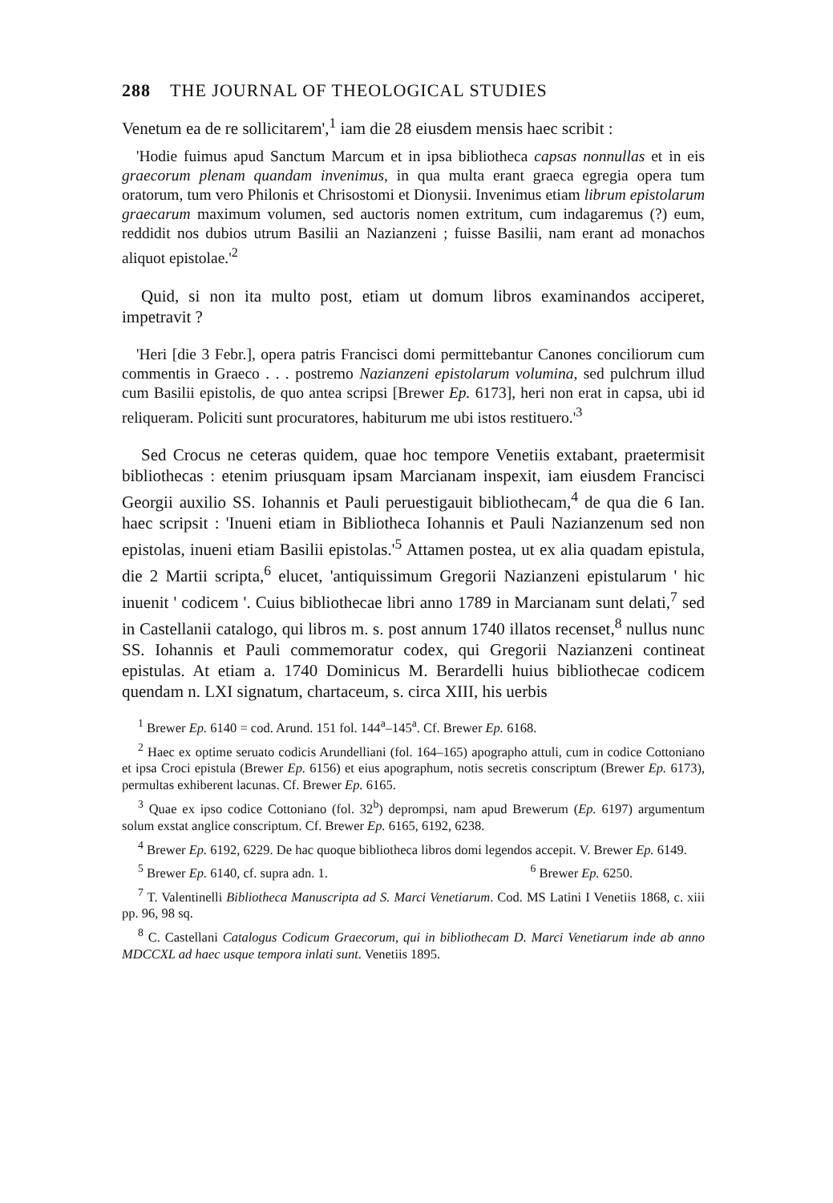288 THE JOURNAL OF THEOLOGICAL STUDIES
Venetum ea de re sollicitarem',<sup>1</sup> iam die 28 eiusdem mensis haec scribit :
'Hodie fuimus apud Sanctum Marcum et in ipsa bibliotheca capsas nonnullas et in eis graecorum plenam quandam invenimus, in qua multa erant graeca egregia opera tum oratorum, tum vero Philonis et Chrisostomi et Dionysii. Invenimus etiam librum epistolarum graecarum maximum volumen, sed auctoris nomen extritum, cum indagaremus (?) eum, reddidit nos dubios utrum Basilii an Nazianzeni ; fuisse Basilii, nam erant ad monachos aliquot epistolae.'<sup>2</sup>
Quid, si non ita multo post, etiam ut domum libros examinandos acciperet, impetravit ?
'Heri [die 3 Febr.], opera patris Francisci domi permittebantur Canones conciliorum cum commentis in Graeco . . . postremo Nazianzeni epistolarum volumina, sed pulchrum illud cum Basilii epistolis, de quo antea scripsi [Brewer Ep. 6173], heri non erat in capsa, ubi id reliqueram. Policiti sunt procuratores, habiturum me ubi istos restituero.'<sup>3</sup>
Sed Crocus ne ceteras quidem, quae hoc tempore Venetiis extabant, praetermisit bibliothecas : etenim priusquam ipsam Marcianam inspexit, iam eiusdem Francisci Georgii auxilio SS. Iohannis et Pauli peruestigauit bibliothecam,<sup>4</sup> de qua die 6 Ian. haec scripsit : 'Inueni etiam in Bibliotheca Iohannis et Pauli Nazianzenum sed non epistolas, inueni etiam Basilii epistolas.'<sup>5</sup> Attamen postea, ut ex alia quadam epistula, die 2 Martii scripta,<sup>6</sup> elucet, 'antiquissimum Gregorii Nazianzeni epistularum ' hic inuenit ' codicem '. Cuius bibliothecae libri anno 1789 in Marcianam sunt delati,<sup>7</sup> sed in Castellanii catalogo, qui libros m. s. post annum 1740 illatos recenset,<sup>8</sup> nullus nunc SS. Iohannis et Pauli commemoratur codex, qui Gregorii Nazianzeni contineat epistulas. At etiam a. 1740 Dominicus M. Berardelli huius bibliothecae codicem quendam n. LXI signatum, chartaceum, s. circa XIII, his uerbis
<sup>1</sup> Brewer Ep. 6140 = cod. Arund. 151 fol. 144<sup>a</sup>–145<sup>a</sup>. Cf. Brewer Ep. 6168.
<sup>2</sup> Haec ex optime seruato codicis Arundelliani (fol. 164–165) apographo attuli, cum in codice Cottoniano et ipsa Croci epistula (Brewer Ep. 6156) et eius apographum, notis secretis conscriptum (Brewer Ep. 6173), permultas exhiberent lacunas. Cf. Brewer Ep. 6165.
<sup>3</sup> Quae ex ipso codice Cottoniano (fol. 32<sup>b</sup>) deprompsi, nam apud Brewerum (Ep. 6197) argumentum solum exstat anglice conscriptum. Cf. Brewer Ep. 6165, 6192, 6238.
<sup>4</sup> Brewer Ep. 6192, 6229. De hac quoque bibliotheca libros domi legendos accepit. V. Brewer Ep. 6149.
<sup>5</sup> Brewer Ep. 6140, cf. supra adn. 1. <sup>6</sup> Brewer Ep. 6250.
<sup>7</sup> T. Valentinelli Bibliotheca Manuscripta ad S. Marci Venetiarum. Cod. MS Latini I Venetiis 1868, c. xiii pp. 96, 98 sq.
<sup>8</sup> C. Castellani Catalogus Codicum Graecorum, qui in bibliothecam D. Marci Venetiarum inde ab anno MDCCXL ad haec usque tempora inlati sunt. Venetiis 1895.